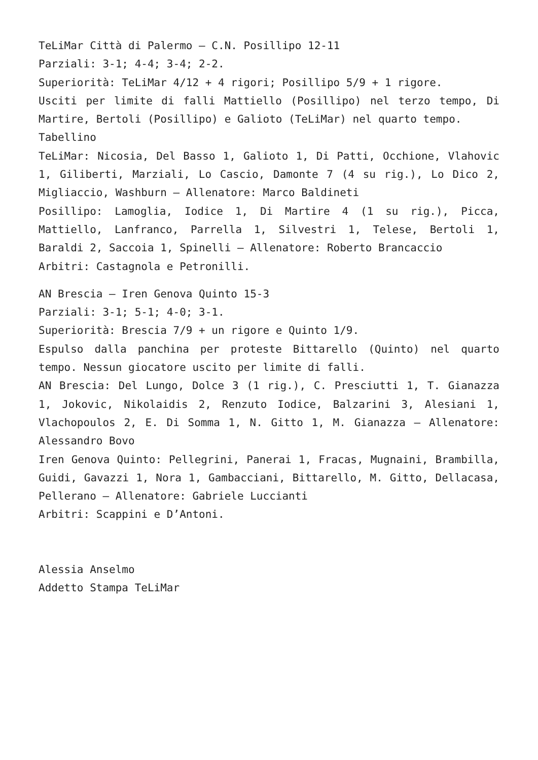TeLiMar Città di Palermo – C.N. Posillipo 12-11
Parziali: 3-1; 4-4; 3-4; 2-2.
Superiorità: TeLiMar 4/12 + 4 rigori; Posillipo 5/9 + 1 rigore.
Usciti per limite di falli Mattiello (Posillipo) nel terzo tempo, Di Martire, Bertoli (Posillipo) e Galioto (TeLiMar) nel quarto tempo.
Tabellino
TeLiMar: Nicosia, Del Basso 1, Galioto 1, Di Patti, Occhione, Vlahovic 1, Giliberti, Marziali, Lo Cascio, Damonte 7 (4 su rig.), Lo Dico 2, Migliaccio, Washburn – Allenatore: Marco Baldineti
Posillipo: Lamoglia, Iodice 1, Di Martire 4 (1 su rig.), Picca, Mattiello, Lanfranco, Parrella 1, Silvestri 1, Telese, Bertoli 1, Baraldi 2, Saccoia 1, Spinelli – Allenatore: Roberto Brancaccio
Arbitri: Castagnola e Petronilli.
AN Brescia – Iren Genova Quinto 15-3
Parziali: 3-1; 5-1; 4-0; 3-1.
Superiorità: Brescia 7/9 + un rigore e Quinto 1/9.
Espulso dalla panchina per proteste Bittarello (Quinto) nel quarto tempo. Nessun giocatore uscito per limite di falli.
AN Brescia: Del Lungo, Dolce 3 (1 rig.), C. Presciutti 1, T. Gianazza 1, Jokovic, Nikolaidis 2, Renzuto Iodice, Balzarini 3, Alesiani 1, Vlachopoulos 2, E. Di Somma 1, N. Gitto 1, M. Gianazza – Allenatore: Alessandro Bovo
Iren Genova Quinto: Pellegrini, Panerai 1, Fracas, Mugnaini, Brambilla, Guidi, Gavazzi 1, Nora 1, Gambacciani, Bittarello, M. Gitto, Dellacasa, Pellerano – Allenatore: Gabriele Luccianti
Arbitri: Scappini e D’Antoni.
Alessia Anselmo
Addetto Stampa TeLiMar